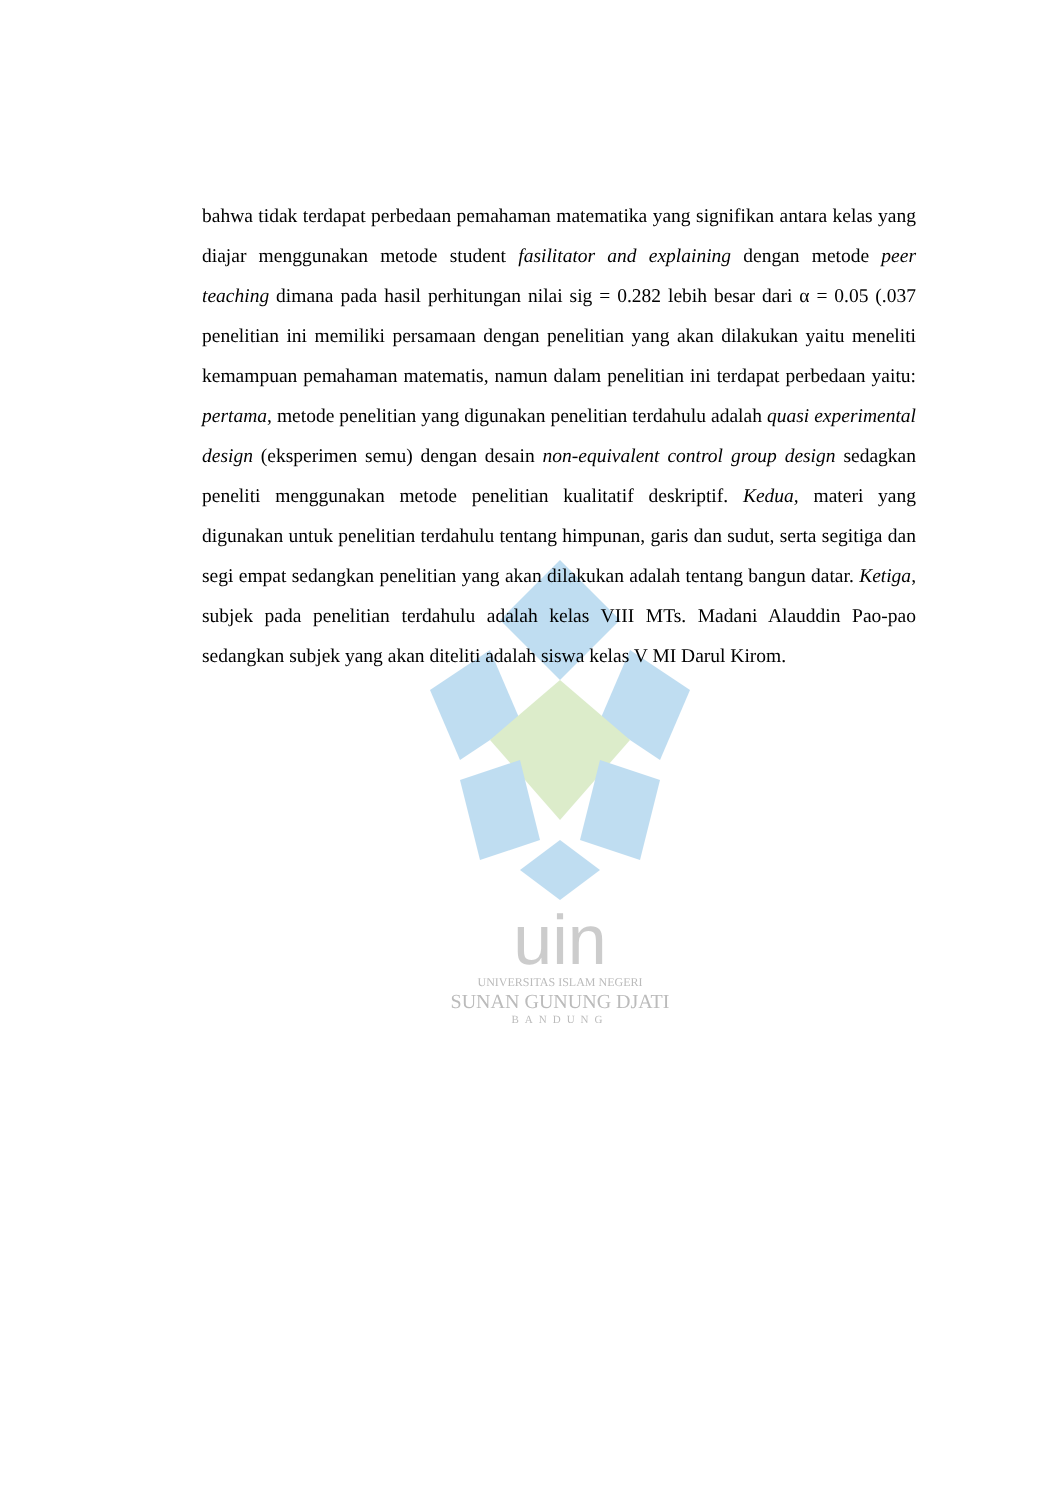uin
UNIVERSITAS ISLAM NEGERI
SUNAN GUNUNG DJATI
BANDUNG
bahwa tidak terdapat perbedaan pemahaman matematika yang signifikan antara kelas yang diajar menggunakan metode student fasilitator and explaining dengan metode peer teaching dimana pada hasil perhitungan nilai sig = 0.282 lebih besar dari α = 0.05 (.037 penelitian ini memiliki persamaan dengan penelitian yang akan dilakukan yaitu meneliti kemampuan pemahaman matematis, namun dalam penelitian ini terdapat perbedaan yaitu: pertama, metode penelitian yang digunakan penelitian terdahulu adalah quasi experimental design (eksperimen semu) dengan desain non-equivalent control group design sedagkan peneliti menggunakan metode penelitian kualitatif deskriptif. Kedua, materi yang digunakan untuk penelitian terdahulu tentang himpunan, garis dan sudut, serta segitiga dan segi empat sedangkan penelitian yang akan dilakukan adalah tentang bangun datar. Ketiga, subjek pada penelitian terdahulu adalah kelas VIII MTs. Madani Alauddin Pao-pao sedangkan subjek yang akan diteliti adalah siswa kelas V MI Darul Kirom.